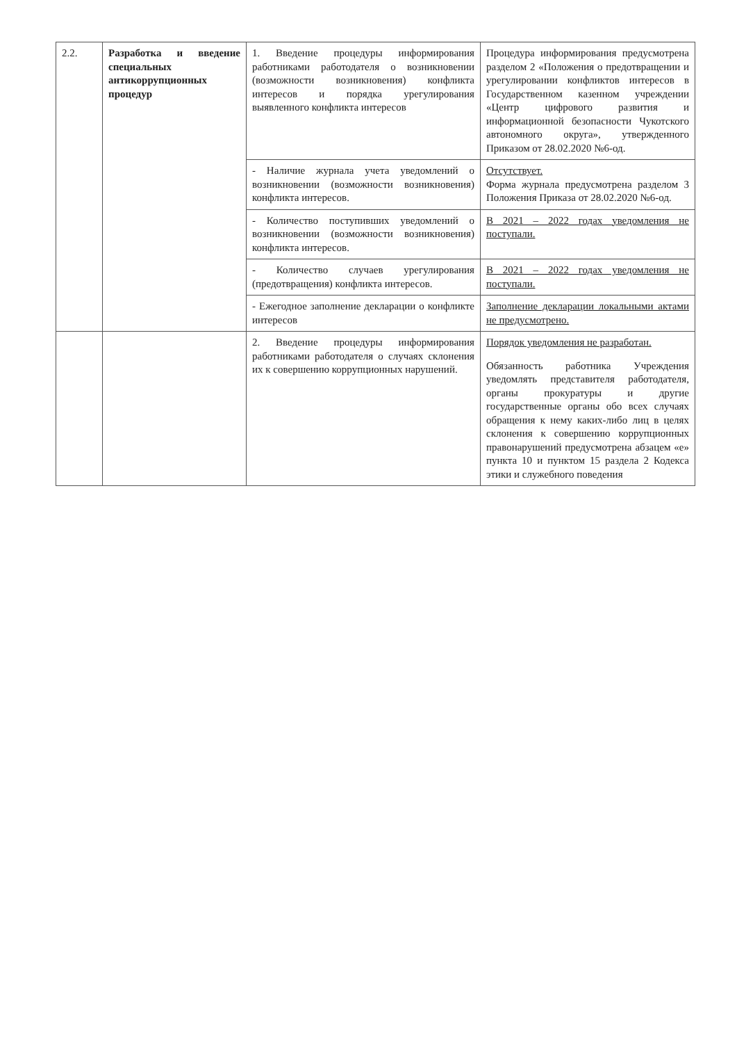| 2.2. | Разработка и введение специальных антикоррупционных процедур | 1. Введение процедуры информирования работниками работодателя о возникновении (возможности возникновения) конфликта интересов и порядка урегулирования выявленного конфликта интересов | Процедура информирования предусмотрена разделом 2 «Положения о предотвращении и урегулировании конфликтов интересов в Государственном казенном учреждении «Центр цифрового развития и информационной безопасности Чукотского автономного округа», утвержденного Приказом от 28.02.2020 №6-од. |
| | | - Наличие журнала учета уведомлений о возникновении (возможности возникновения) конфликта интересов. | Отсутствует. Форма журнала предусмотрена разделом 3 Положения Приказа от 28.02.2020 №6-од. |
| | | - Количество поступивших уведомлений о возникновении (возможности возникновения) конфликта интересов. | В 2021 – 2022 годах уведомления не поступали. |
| | | - Количество случаев урегулирования (предотвращения) конфликта интересов. | В 2021 – 2022 годах уведомления не поступали. |
| | | - Ежегодное заполнение декларации о конфликте интересов | Заполнение декларации локальными актами не предусмотрено. |
| | | 2. Введение процедуры информирования работниками работодателя о случаях склонения их к совершению коррупционных нарушений. | Порядок уведомления не разработан. Обязанность работника Учреждения уведомлять представителя работодателя, органы прокуратуры и другие государственные органы обо всех случаях обращения к нему каких-либо лиц в целях склонения к совершению коррупционных правонарушений предусмотрена абзацем «е» пункта 10 и пунктом 15 раздела 2 Кодекса этики и служебного поведения |